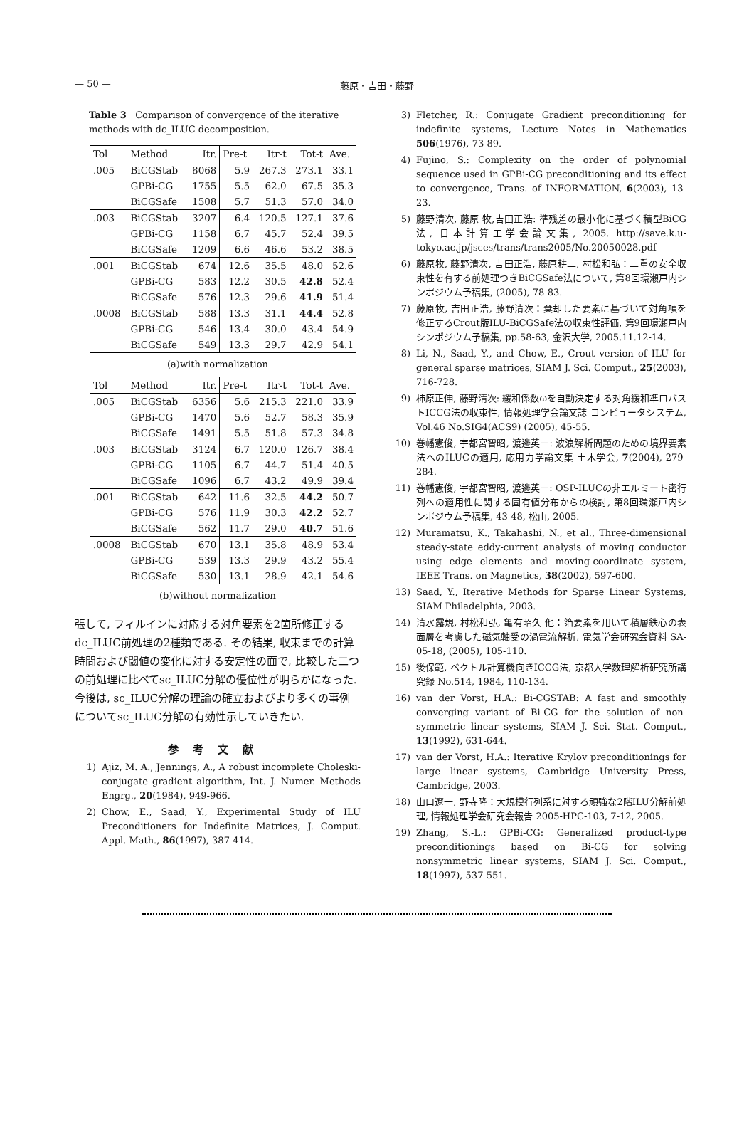— 50 — 藤原・吉田・藤野
Table 3 Comparison of convergence of the iterative methods with dc_ILUC decomposition.
| Tol | Method | Itr. | Pre-t | Itr-t | Tot-t | Ave. |
| --- | --- | --- | --- | --- | --- | --- |
| .005 | BiCGStab | 8068 | 5.9 | 267.3 | 273.1 | 33.1 |
| | GPBi-CG | 1755 | 5.5 | 62.0 | 67.5 | 35.3 |
| | BiCGSafe | 1508 | 5.7 | 51.3 | 57.0 | 34.0 |
| .003 | BiCGStab | 3207 | 6.4 | 120.5 | 127.1 | 37.6 |
| | GPBi-CG | 1158 | 6.7 | 45.7 | 52.4 | 39.5 |
| | BiCGSafe | 1209 | 6.6 | 46.6 | 53.2 | 38.5 |
| .001 | BiCGStab | 674 | 12.6 | 35.5 | 48.0 | 52.6 |
| | GPBi-CG | 583 | 12.2 | 30.5 | 42.8 | 52.4 |
| | BiCGSafe | 576 | 12.3 | 29.6 | 41.9 | 51.4 |
| .0008 | BiCGStab | 588 | 13.3 | 31.1 | 44.4 | 52.8 |
| | GPBi-CG | 546 | 13.4 | 30.0 | 43.4 | 54.9 |
| | BiCGSafe | 549 | 13.3 | 29.7 | 42.9 | 54.1 |
(a)with normalization
| Tol | Method | Itr. | Pre-t | Itr-t | Tot-t | Ave. |
| --- | --- | --- | --- | --- | --- | --- |
| .005 | BiCGStab | 6356 | 5.6 | 215.3 | 221.0 | 33.9 |
| | GPBi-CG | 1470 | 5.6 | 52.7 | 58.3 | 35.9 |
| | BiCGSafe | 1491 | 5.5 | 51.8 | 57.3 | 34.8 |
| .003 | BiCGStab | 3124 | 6.7 | 120.0 | 126.7 | 38.4 |
| | GPBi-CG | 1105 | 6.7 | 44.7 | 51.4 | 40.5 |
| | BiCGSafe | 1096 | 6.7 | 43.2 | 49.9 | 39.4 |
| .001 | BiCGStab | 642 | 11.6 | 32.5 | 44.2 | 50.7 |
| | GPBi-CG | 576 | 11.9 | 30.3 | 42.2 | 52.7 |
| | BiCGSafe | 562 | 11.7 | 29.0 | 40.7 | 51.6 |
| .0008 | BiCGStab | 670 | 13.1 | 35.8 | 48.9 | 53.4 |
| | GPBi-CG | 539 | 13.3 | 29.9 | 43.2 | 55.4 |
| | BiCGSafe | 530 | 13.1 | 28.9 | 42.1 | 54.6 |
(b)without normalization
張して, フィルインに対応する対角要素を2箇所修正するdc_ILUC前処理の2種類である. その結果, 収束までの計算時間および閾値の変化に対する安定性の面で, 比較した二つの前処理に比べてsc_ILUC分解の優位性が明らかになった. 今後は, sc_ILUC分解の理論の確立およびより多くの事例についてsc_ILUC分解の有効性示していきたい.
参考文献
1) Ajiz, M. A., Jennings, A., A robust incomplete Choleski-conjugate gradient algorithm, Int. J. Numer. Methods Engrg., 20(1984), 949-966.
2) Chow, E., Saad, Y., Experimental Study of ILU Preconditioners for Indefinite Matrices, J. Comput. Appl. Math., 86(1997), 387-414.
3) Fletcher, R.: Conjugate Gradient preconditioning for indefinite systems, Lecture Notes in Mathematics 506(1976), 73-89.
4) Fujino, S.: Complexity on the order of polynomial sequence used in GPBi-CG preconditioning and its effect to convergence, Trans. of INFORMATION, 6(2003), 13-23.
5) 藤野清次, 藤原 牧,吉田正浩: 準残差の最小化に基づく積型BiCG法, 日本計算工学会論文集, 2005. http://save.k.u-tokyo.ac.jp/jsces/trans/trans2005/No.20050028.pdf
6) 藤原牧, 藤野清次, 吉田正浩, 藤原耕二, 村松和弘：二重の安全収束性を有する前処理つきBiCGSafe法について, 第8回環瀬戸内シンポジウム予稿集, (2005), 78-83.
7) 藤原牧, 吉田正浩, 藤野清次：棄却した要素に基づいて対角項を修正するCrout版ILU-BiCGSafe法の収束性評価, 第9回環瀬戸内シンポジウム予稿集, pp.58-63, 金沢大学, 2005.11.12-14.
8) Li, N., Saad, Y., and Chow, E., Crout version of ILU for general sparse matrices, SIAM J. Sci. Comput., 25(2003), 716-728.
9) 柿原正伸, 藤野清次: 緩和係数ωを自動決定する対角緩和準ロバストICCG法の収束性, 情報処理学会論文誌 コンピュータシステム, Vol.46 No.SIG4(ACS9) (2005), 45-55.
10) 巻幡憲俊, 宇都宮智昭, 渡邊英一: 波浪解析問題のための境界要素法へのILUCの適用, 応用力学論文集 土木学会, 7(2004), 279-284.
11) 巻幡憲俊, 宇都宮智昭, 渡邊英一: OSP-ILUCの非エルミート密行列への適用性に関する固有値分布からの検討, 第8回環瀬戸内シンポジウム予稿集, 43-48, 松山, 2005.
12) Muramatsu, K., Takahashi, N., et al., Three-dimensional steady-state eddy-current analysis of moving conductor using edge elements and moving-coordinate system, IEEE Trans. on Magnetics, 38(2002), 597-600.
13) Saad, Y., Iterative Methods for Sparse Linear Systems, SIAM Philadelphia, 2003.
14) 清水露規, 村松和弘, 亀有昭久 他：箔要素を用いて積層鉄心の表面層を考慮した磁気軸受の渦電流解析, 電気学会研究会資料 SA-05-18, (2005), 105-110.
15) 後保範, ベクトル計算機向きICCG法, 京都大学数理解析研究所講究録 No.514, 1984, 110-134.
16) van der Vorst, H.A.: Bi-CGSTAB: A fast and smoothly converging variant of Bi-CG for the solution of non-symmetric linear systems, SIAM J. Sci. Stat. Comput., 13(1992), 631-644.
17) van der Vorst, H.A.: Iterative Krylov preconditionings for large linear systems, Cambridge University Press, Cambridge, 2003.
18) 山口遼一, 野寺隆：大規模行列系に対する頑強な2階ILU分解前処理, 情報処理学会研究会報告 2005-HPC-103, 7-12, 2005.
19) Zhang, S.-L.: GPBi-CG: Generalized product-type preconditionings based on Bi-CG for solving nonsymmetric linear systems, SIAM J. Sci. Comput., 18(1997), 537-551.